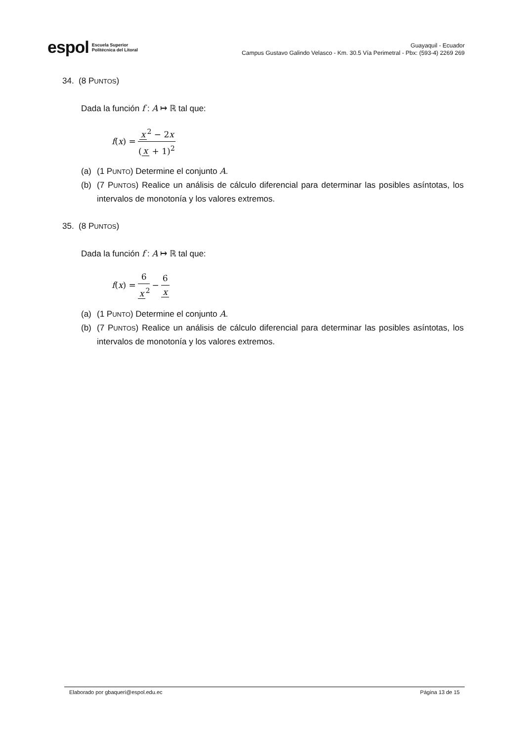espol Escuela Superior
Politécnica del Litoral
Guayaquil - Ecuador
Campus Gustavo Galindo Velasco - Km. 30.5 Vía Perimetral - Pbx: (593-4) 2269 269
34. (8 PUNTOS)
Dada la función f : A ↦ ℝ tal que:
f (x) = x<sup>2</sup> − 2x (x + 1)<sup>2</sup>
(a) (1 PUNTO) Determine el conjunto A.
(b) (7 PUNTOS) Realice un análisis de cálculo diferencial para determinar las posibles asíntotas, los intervalos de monotonía y los valores extremos.
35. (8 PUNTOS)
Dada la función f : A ↦ ℝ tal que:
f (x) = 6 x<sup>2</sup> − 6 x
(a) (1 PUNTO) Determine el conjunto A.
(b) (7 PUNTOS) Realice un análisis de cálculo diferencial para determinar las posibles asíntotas, los intervalos de monotonía y los valores extremos.
Elaborado por gbaqueri@espol.edu.ec Página 13 de 15